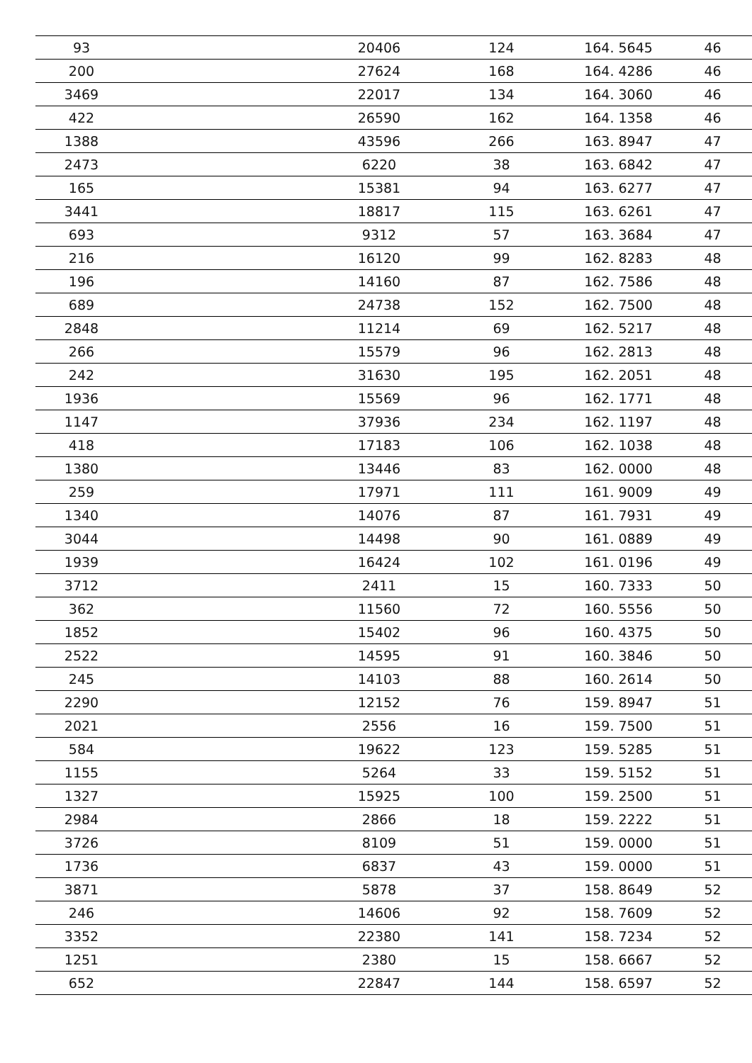| 93 | | 20406 | 124 | 164. 5645 | 46 |
| 200 | | 27624 | 168 | 164. 4286 | 46 |
| 3469 | | 22017 | 134 | 164. 3060 | 46 |
| 422 | | 26590 | 162 | 164. 1358 | 46 |
| 1388 | | 43596 | 266 | 163. 8947 | 47 |
| 2473 | | 6220 | 38 | 163. 6842 | 47 |
| 165 | | 15381 | 94 | 163. 6277 | 47 |
| 3441 | | 18817 | 115 | 163. 6261 | 47 |
| 693 | | 9312 | 57 | 163. 3684 | 47 |
| 216 | | 16120 | 99 | 162. 8283 | 48 |
| 196 | | 14160 | 87 | 162. 7586 | 48 |
| 689 | | 24738 | 152 | 162. 7500 | 48 |
| 2848 | | 11214 | 69 | 162. 5217 | 48 |
| 266 | | 15579 | 96 | 162. 2813 | 48 |
| 242 | | 31630 | 195 | 162. 2051 | 48 |
| 1936 | | 15569 | 96 | 162. 1771 | 48 |
| 1147 | | 37936 | 234 | 162. 1197 | 48 |
| 418 | | 17183 | 106 | 162. 1038 | 48 |
| 1380 | | 13446 | 83 | 162. 0000 | 48 |
| 259 | | 17971 | 111 | 161. 9009 | 49 |
| 1340 | | 14076 | 87 | 161. 7931 | 49 |
| 3044 | | 14498 | 90 | 161. 0889 | 49 |
| 1939 | | 16424 | 102 | 161. 0196 | 49 |
| 3712 | | 2411 | 15 | 160. 7333 | 50 |
| 362 | | 11560 | 72 | 160. 5556 | 50 |
| 1852 | | 15402 | 96 | 160. 4375 | 50 |
| 2522 | | 14595 | 91 | 160. 3846 | 50 |
| 245 | | 14103 | 88 | 160. 2614 | 50 |
| 2290 | | 12152 | 76 | 159. 8947 | 51 |
| 2021 | | 2556 | 16 | 159. 7500 | 51 |
| 584 | | 19622 | 123 | 159. 5285 | 51 |
| 1155 | | 5264 | 33 | 159. 5152 | 51 |
| 1327 | | 15925 | 100 | 159. 2500 | 51 |
| 2984 | | 2866 | 18 | 159. 2222 | 51 |
| 3726 | | 8109 | 51 | 159. 0000 | 51 |
| 1736 | | 6837 | 43 | 159. 0000 | 51 |
| 3871 | | 5878 | 37 | 158. 8649 | 52 |
| 246 | | 14606 | 92 | 158. 7609 | 52 |
| 3352 | | 22380 | 141 | 158. 7234 | 52 |
| 1251 | | 2380 | 15 | 158. 6667 | 52 |
| 652 | | 22847 | 144 | 158. 6597 | 52 |